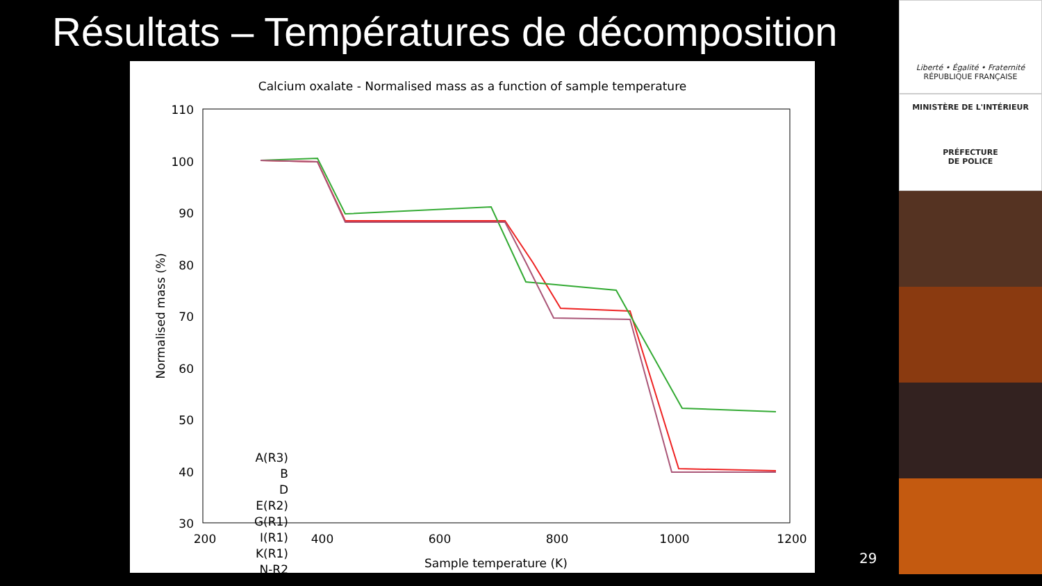Résultats – Températures de décomposition
Calcium oxalate - Normalised mass as a function of sample temperature
110
100
90
80
70
60
50
40
30
200
400
600
800
1000
1200
Sample temperature (K)
Normalised mass (%)
A(R3)
B
D
E(R2)
G(R1)
I(R1)
K(R1)
N-R2
Liberté • Égalité • Fraternité
RÉPUBLIQUE FRANÇAISE
MINISTÈRE DE L'INTÉRIEUR
PRÉFECTURE
DE POLICE
29